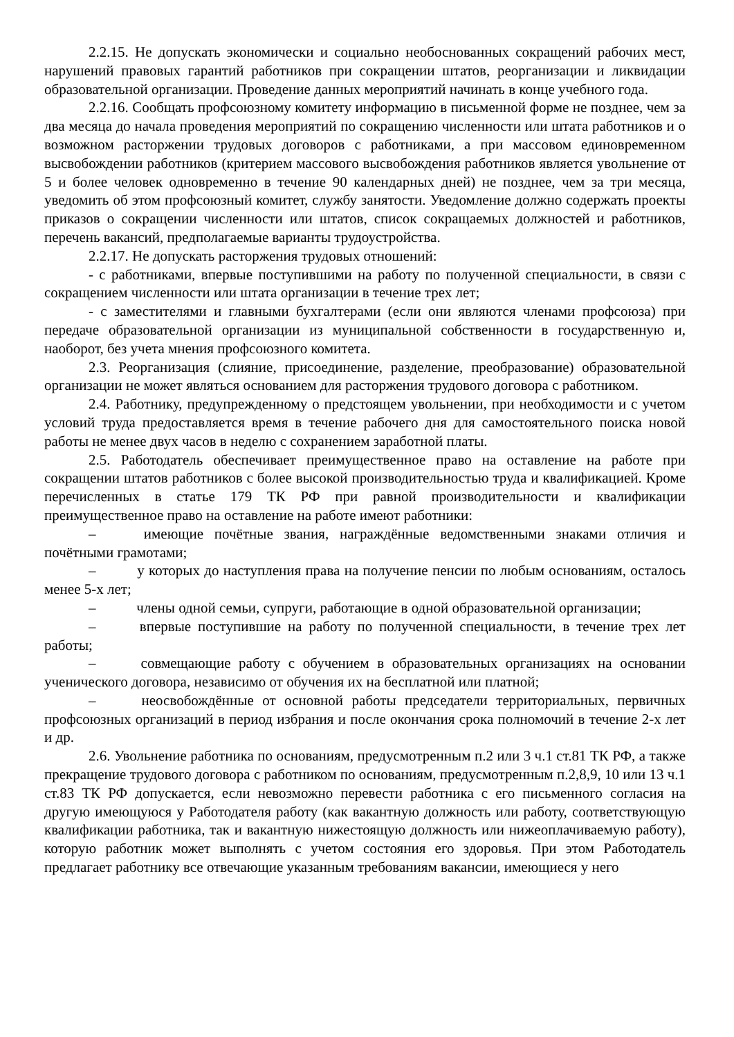2.2.15. Не допускать экономически и социально необоснованных сокращений рабочих мест, нарушений правовых гарантий работников при сокращении штатов, реорганизации и ликвидации образовательной организации. Проведение данных мероприятий начинать в конце учебного года.
2.2.16. Сообщать профсоюзному комитету информацию в письменной форме не позднее, чем за два месяца до начала проведения мероприятий по сокращению численности или штата работников и о возможном расторжении трудовых договоров с работниками, а при массовом единовременном высвобождении работников (критерием массового высвобождения работников является увольнение от 5 и более человек одновременно в течение 90 календарных дней) не позднее, чем за три месяца, уведомить об этом профсоюзный комитет, службу занятости. Уведомление должно содержать проекты приказов о сокращении численности или штатов, список сокращаемых должностей и работников, перечень вакансий, предполагаемые варианты трудоустройства.
2.2.17. Не допускать расторжения трудовых отношений:
- с работниками, впервые поступившими на работу по полученной специальности, в связи с сокращением численности или штата организации в течение трех лет;
- с заместителями и главными бухгалтерами (если они являются членами профсоюза) при передаче образовательной организации из муниципальной собственности в государственную и, наоборот, без учета мнения профсоюзного комитета.
2.3. Реорганизация (слияние, присоединение, разделение, преобразование) образовательной организации не может являться основанием для расторжения трудового договора с работником.
2.4. Работнику, предупрежденному о предстоящем увольнении, при необходимости и с учетом условий труда предоставляется время в течение рабочего дня для самостоятельного поиска новой работы не менее двух часов в неделю с сохранением заработной платы.
2.5. Работодатель обеспечивает преимущественное право на оставление на работе при сокращении штатов работников с более высокой производительностью труда и квалификацией. Кроме перечисленных в статье 179 ТК РФ при равной производительности и квалификации преимущественное право на оставление на работе имеют работники:
– имеющие почётные звания, награждённые ведомственными знаками отличия и почётными грамотами;
– у которых до наступления права на получение пенсии по любым основаниям, осталось менее 5-х лет;
– члены одной семьи, супруги, работающие в одной образовательной организации;
– впервые поступившие на работу по полученной специальности, в течение трех лет работы;
– совмещающие работу с обучением в образовательных организациях на основании ученического договора, независимо от обучения их на бесплатной или платной;
– неосвобождённые от основной работы председатели территориальных, первичных профсоюзных организаций в период избрания и после окончания срока полномочий в течение 2-х лет и др.
2.6. Увольнение работника по основаниям, предусмотренным п.2 или 3 ч.1 ст.81 ТК РФ, а также прекращение трудового договора с работником по основаниям, предусмотренным п.2,8,9, 10 или 13 ч.1 ст.83 ТК РФ допускается, если невозможно перевести работника с его письменного согласия на другую имеющуюся у Работодателя работу (как вакантную должность или работу, соответствующую квалификации работника, так и вакантную нижестоящую должность или нижеоплачиваемую работу), которую работник может выполнять с учетом состояния его здоровья. При этом Работодатель предлагает работнику все отвечающие указанным требованиям вакансии, имеющиеся у него